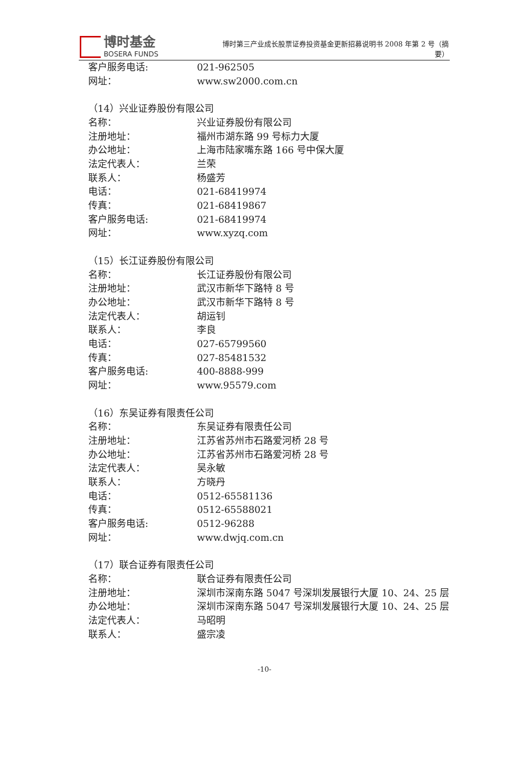博时基金
BOSERA FUNDS
博时第三产业成长股票证券投资基金更新招募说明书 2008 年第 2 号（摘要）
客户服务电话: 021-962505
网址： www.sw2000.com.cn
（14）兴业证券股份有限公司
名称： 兴业证券股份有限公司
注册地址： 福州市湖东路 99 号标力大厦
办公地址： 上海市陆家嘴东路 166 号中保大厦
法定代表人： 兰荣
联系人： 杨盛芳
电话： 021-68419974
传真： 021-68419867
客户服务电话: 021-68419974
网址： www.xyzq.com
（15）长江证券股份有限公司
名称： 长江证券股份有限公司
注册地址： 武汉市新华下路特 8 号
办公地址： 武汉市新华下路特 8 号
法定代表人： 胡运钊
联系人： 李良
电话： 027-65799560
传真： 027-85481532
客户服务电话: 400-8888-999
网址： www.95579.com
（16）东吴证券有限责任公司
名称： 东吴证券有限责任公司
注册地址： 江苏省苏州市石路爱河桥 28 号
办公地址： 江苏省苏州市石路爱河桥 28 号
法定代表人： 吴永敏
联系人： 方晓丹
电话： 0512-65581136
传真： 0512-65588021
客户服务电话: 0512-96288
网址： www.dwjq.com.cn
（17）联合证券有限责任公司
名称： 联合证券有限责任公司
注册地址： 深圳市深南东路 5047 号深圳发展银行大厦 10、24、25 层
办公地址： 深圳市深南东路 5047 号深圳发展银行大厦 10、24、25 层
法定代表人： 马昭明
联系人： 盛宗凌
-10-